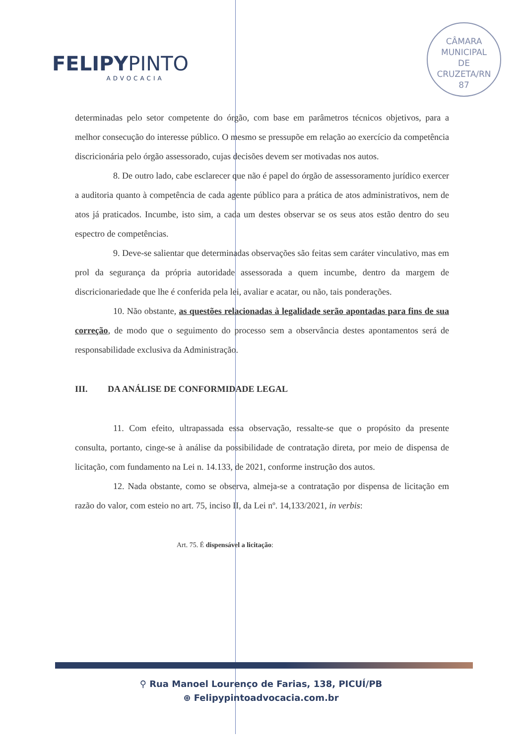FELIPYPINTO
ADVOCACIA
CÂMARA
MUNICIPAL
DE
CRUZETA/RN
87
determinadas pelo setor competente do órgão, com base em parâmetros técnicos objetivos, para a melhor consecução do interesse público. O mesmo se pressupõe em relação ao exercício da competência discricionária pelo órgão assessorado, cujas decisões devem ser motivadas nos autos.
8. De outro lado, cabe esclarecer que não é papel do órgão de assessoramento jurídico exercer a auditoria quanto à competência de cada agente público para a prática de atos administrativos, nem de atos já praticados. Incumbe, isto sim, a cada um destes observar se os seus atos estão dentro do seu espectro de competências.
9. Deve-se salientar que determinadas observações são feitas sem caráter vinculativo, mas em prol da segurança da própria autoridade assessorada a quem incumbe, dentro da margem de discricionariedade que lhe é conferida pela lei, avaliar e acatar, ou não, tais ponderações.
10. Não obstante, as questões relacionadas à legalidade serão apontadas para fins de sua correção, de modo que o seguimento do processo sem a observância destes apontamentos será de responsabilidade exclusiva da Administração.
III. DA ANÁLISE DE CONFORMIDADE LEGAL
11. Com efeito, ultrapassada essa observação, ressalte-se que o propósito da presente consulta, portanto, cinge-se à análise da possibilidade de contratação direta, por meio de dispensa de licitação, com fundamento na Lei n. 14.133, de 2021, conforme instrução dos autos.
12. Nada obstante, como se observa, almeja-se a contratação por dispensa de licitação em razão do valor, com esteio no art. 75, inciso II, da Lei nº. 14,133/2021, in verbis:
Art. 75. É dispensável a licitação:
⚲ Rua Manoel Lourenço de Farias, 138, PICUÍ/PB
⊕ Felipypintoadvocacia.com.br